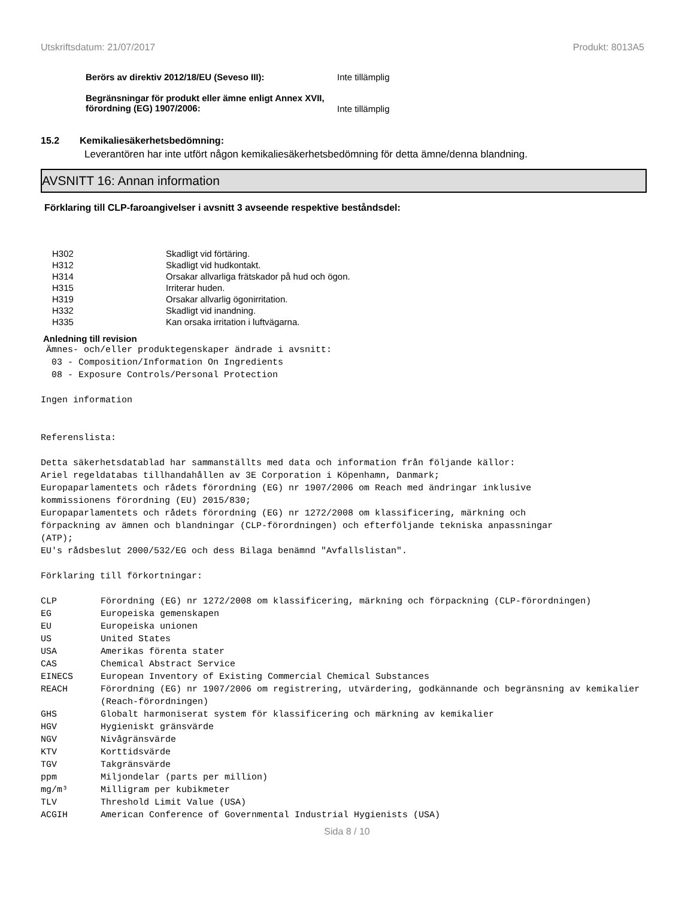Utskriftsdatum: 21/07/2017 Produkt: 8013A5
Berörs av direktiv 2012/18/EU (Seveso III): Inte tillämplig
Begränsningar för produkt eller ämne enligt Annex XVII, förordning (EG) 1907/2006:
Inte tillämplig
15.2 Kemikaliesäkerhetsbedömning:
Leverantören har inte utfört någon kemikaliesäkerhetsbedömning för detta ämne/denna blandning.
AVSNITT 16: Annan information
Förklaring till CLP-faroangivelser i avsnitt 3 avseende respektive beståndsdel:
| H302 | Skadligt vid förtäring. |
| H312 | Skadligt vid hudkontakt. |
| H314 | Orsakar allvarliga frätskador på hud och ögon. |
| H315 | Irriterar huden. |
| H319 | Orsakar allvarlig ögonirritation. |
| H332 | Skadligt vid inandning. |
| H335 | Kan orsaka irritation i luftvägarna. |
Anledning till revision
 Ämnes- och/eller produktegenskaper ändrade i avsnitt:
  03 - Composition/Information On Ingredients
  08 - Exposure Controls/Personal Protection

Ingen information


Referenslista:

Detta säkerhetsdatablad har sammanställts med data och information från följande källor:
Ariel regeldatabas tillhandahållen av 3E Corporation i Köpenhamn, Danmark;
Europaparlamentets och rådets förordning (EG) nr 1907/2006 om Reach med ändringar inklusive
kommissionens förordning (EU) 2015/830;
Europaparlamentets och rådets förordning (EG) nr 1272/2008 om klassificering, märkning och
förpackning av ämnen och blandningar (CLP-förordningen) och efterföljande tekniska anpassningar
(ATP);
EU's rådsbeslut 2000/532/EG och dess Bilaga benämnd "Avfallslistan".

Förklaring till förkortningar:
| CLP | Förordning (EG) nr 1272/2008 om klassificering, märkning och förpackning (CLP-förordningen) |
| EG | Europeiska gemenskapen |
| EU | Europeiska unionen |
| US | United States |
| USA | Amerikas förenta stater |
| CAS | Chemical Abstract Service |
| EINECS | European Inventory of Existing Commercial Chemical Substances |
| REACH | Förordning (EG) nr 1907/2006 om registrering, utvärdering, godkännande och begränsning av kemikalier (Reach-förordningen) |
| GHS | Globalt harmoniserat system för klassificering och märkning av kemikalier |
| HGV | Hygieniskt gränsvärde |
| NGV | Nivågränsvärde |
| KTV | Korttidsvärde |
| TGV | Takgränsvärde |
| ppm | Miljondelar (parts per million) |
| mg/m³ | Milligram per kubikmeter |
| TLV | Threshold Limit Value (USA) |
| ACGIH | American Conference of Governmental Industrial Hygienists (USA) |
Sida 8 / 10